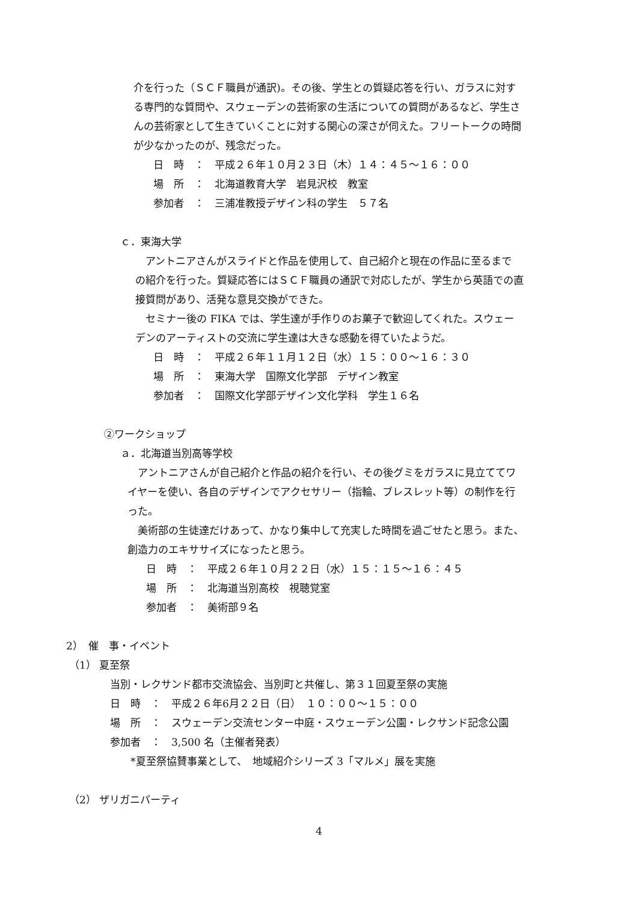介を行った（ＳＣＦ職員が通訳)。その後、学生との質疑応答を行い、ガラスに対す
る専門的な質問や、スウェーデンの芸術家の生活についての質問があるなど、学生さ
んの芸術家として生きていくことに対する関心の深さが伺えた。フリートークの時間
が少なかったのが、残念だった。
日　時　：　平成２６年１０月２３日（木）１４：４５～１６：００
場　所　：　北海道教育大学　岩見沢校　教室
参加者　：　三浦准教授デザイン科の学生　５７名
ｃ．東海大学
　アントニアさんがスライドと作品を使用して、自己紹介と現在の作品に至るまで
の紹介を行った。質疑応答にはＳＣＦ職員の通訳で対応したが、学生から英語での直
接質問があり、活発な意見交換ができた。
　セミナー後の FIKA では、学生達が手作りのお菓子で歓迎してくれた。スウェー
デンのアーティストの交流に学生達は大きな感動を得ていたようだ。
日　時　：　平成２６年１１月１２日（水）１５：００～１６：３０
場　所　：　東海大学　国際文化学部　デザイン教室
参加者　：　国際文化学部デザイン文化学科　学生１６名
②ワークショップ
ａ．北海道当別高等学校
　アントニアさんが自己紹介と作品の紹介を行い、その後グミをガラスに見立ててワ
イヤーを使い、各自のデザインでアクセサリー（指輪、ブレスレット等）の制作を行
った。
　美術部の生徒達だけあって、かなり集中して充実した時間を過ごせたと思う。また、
創造力のエキササイズになったと思う。
日　時　：　平成２６年１０月２２日（水）１５：１５～１６：４５
場　所　：　北海道当別高校　視聴覚室
参加者　：　美術部９名
2）　催　事・イベント
（1） 夏至祭
当別・レクサンド都市交流協会、当別町と共催し、第３１回夏至祭の実施
日　時　：　平成２６年6月２２日（日）　１０：００～１５：００
場　所　：　スウェーデン交流センター中庭・スウェーデン公園・レクサンド記念公園
参加者　：　3,500 名（主催者発表）
　　*夏至祭協賛事業として、　地域紹介シリーズ 3「マルメ」展を実施
（2） ザリガニパーティ
4